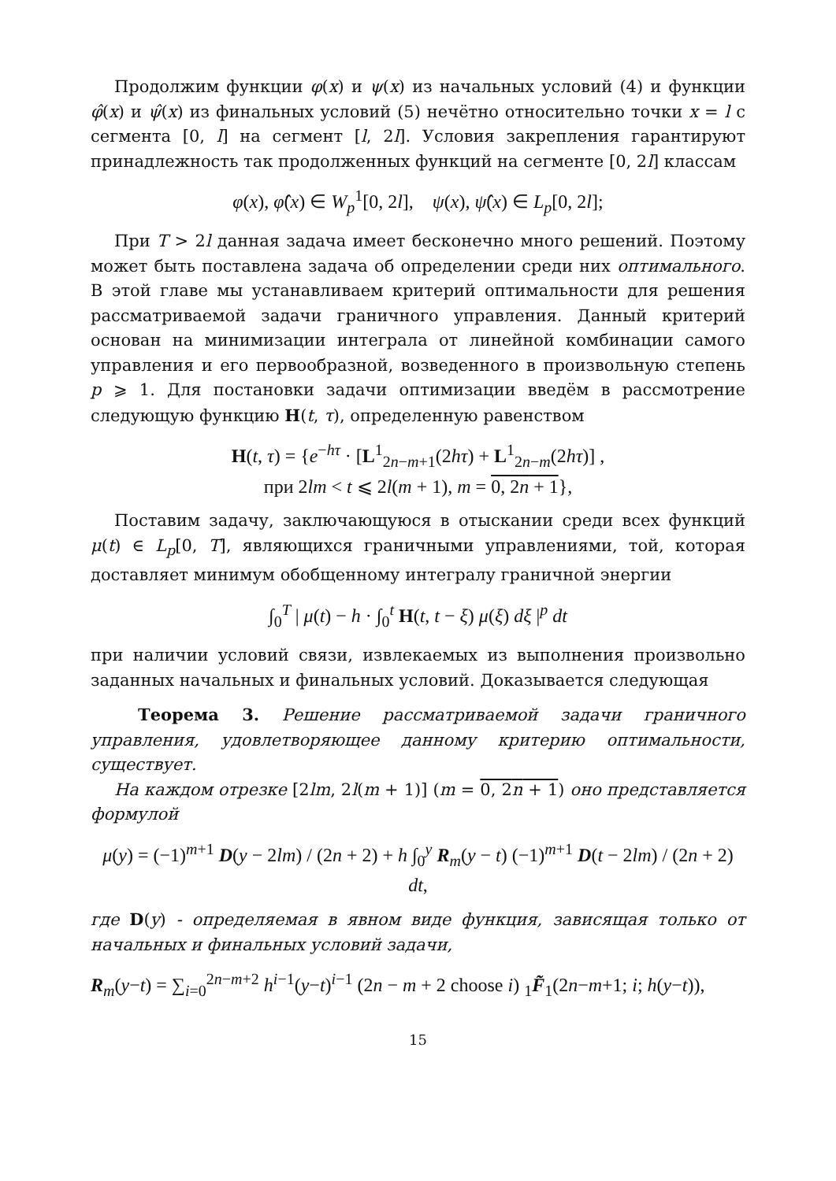Продолжим функции φ(x) и ψ(x) из начальных условий (4) и функции φ̂(x) и ψ̂(x) из финальных условий (5) нечётно относительно точки x = l с сегмента [0, l] на сегмент [l, 2l]. Условия закрепления гарантируют принадлежность так продолженных функций на сегменте [0, 2l] классам
φ(x), φ̂(x) ∈ W<sub>p</sub><sup>1</sup>[0, 2l], ψ(x), ψ̂(x) ∈ L<sub>p</sub>[0, 2l];
При T > 2l данная задача имеет бесконечно много решений. Поэтому может быть поставлена задача об определении среди них оптимального. В этой главе мы устанавливаем критерий оптимальности для решения рассматриваемой задачи граничного управления. Данный критерий основан на минимизации интеграла от линейной комбинации самого управления и его первообразной, возведенного в произвольную степень p ⩾ 1. Для постановки задачи оптимизации введём в рассмотрение следующую функцию H(t, τ), определенную равенством
H(t, τ) = {e<sup>−hτ</sup> · [L<sup>1</sup><sub>2n−m+1</sub>(2hτ) + L<sup>1</sup><sub>2n−m</sub>(2hτ)] ,
при 2lm < t ⩽ 2l(m + 1), m = 0, 2n + 1},
Поставим задачу, заключающуюся в отыскании среди всех функций μ(t) ∈ L<sub>p</sub>[0, T], являющихся граничными управлениями, той, которая доставляет минимум обобщенному интегралу граничной энергии
∫<sub>0</sub><sup>T</sup> | μ(t) − h · ∫<sub>0</sub><sup>t</sup> H(t, t − ξ) μ(ξ) dξ |<sup>p</sup> dt
при наличии условий связи, извлекаемых из выполнения произвольно заданных начальных и финальных условий. Доказывается следующая
Теорема 3. Решение рассматриваемой задачи граничного управления, удовлетворяющее данному критерию оптимальности, существует.
На каждом отрезке [2lm, 2l(m + 1)] (m = 0, 2n + 1) оно представляется формулой
μ(y) = (−1)<sup>m+1</sup> D(y − 2lm) / (2n + 2) + h ∫<sub>0</sub><sup>y</sup> R<sub>m</sub>(y − t) (−1)<sup>m+1</sup> D(t − 2lm) / (2n + 2) dt,
где D(y) - определяемая в явном виде функция, зависящая только от начальных и финальных условий задачи,
R<sub>m</sub>(y−t) = ∑<sub>i=0</sub><sup>2n−m+2</sup> h<sup>i−1</sup>(y−t)<sup>i−1</sup> (2n − m + 2 choose i) <sub>1</sub>F̃<sub>1</sub>(2n−m+1; i; h(y−t)),
15